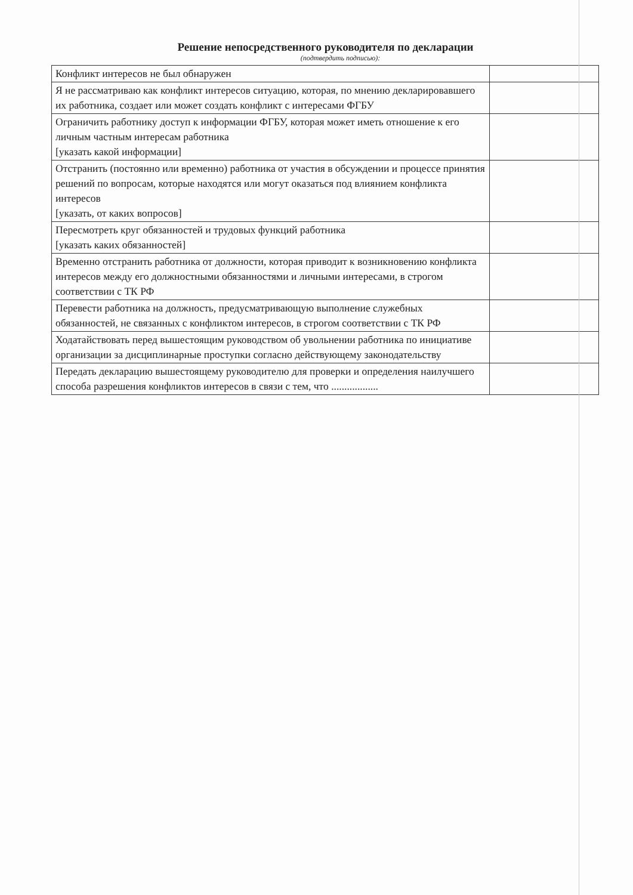Решение непосредственного руководителя по декларации
(подтвердить подписью):
| Конфликт интересов не был обнаружен | |
| Я не рассматриваю как конфликт интересов ситуацию, которая, по мнению декларировавшего их работника, создает или может создать конфликт с интересами ФГБУ | |
| Ограничить работнику доступ к информации ФГБУ, которая может иметь отношение к его личным частным интересам работника [указать какой информации] | |
| Отстранить (постоянно или временно) работника от участия в обсуждении и процессе принятия решений по вопросам, которые находятся или могут оказаться под влиянием конфликта интересов [указать, от каких вопросов] | |
| Пересмотреть круг обязанностей и трудовых функций работника [указать каких обязанностей] | |
| Временно отстранить работника от должности, которая приводит к возникновению конфликта интересов между его должностными обязанностями и личными интересами, в строгом соответствии с ТК РФ | |
| Перевести работника на должность, предусматривающую выполнение служебных обязанностей, не связанных с конфликтом интересов, в строгом соответствии с ТК РФ | |
| Ходатайствовать перед вышестоящим руководством об увольнении работника по инициативе организации за дисциплинарные проступки согласно действующему законодательству | |
| Передать декларацию вышестоящему руководителю для проверки и определения наилучшего способа разрешения конфликтов интересов в связи с тем, что .................. | |